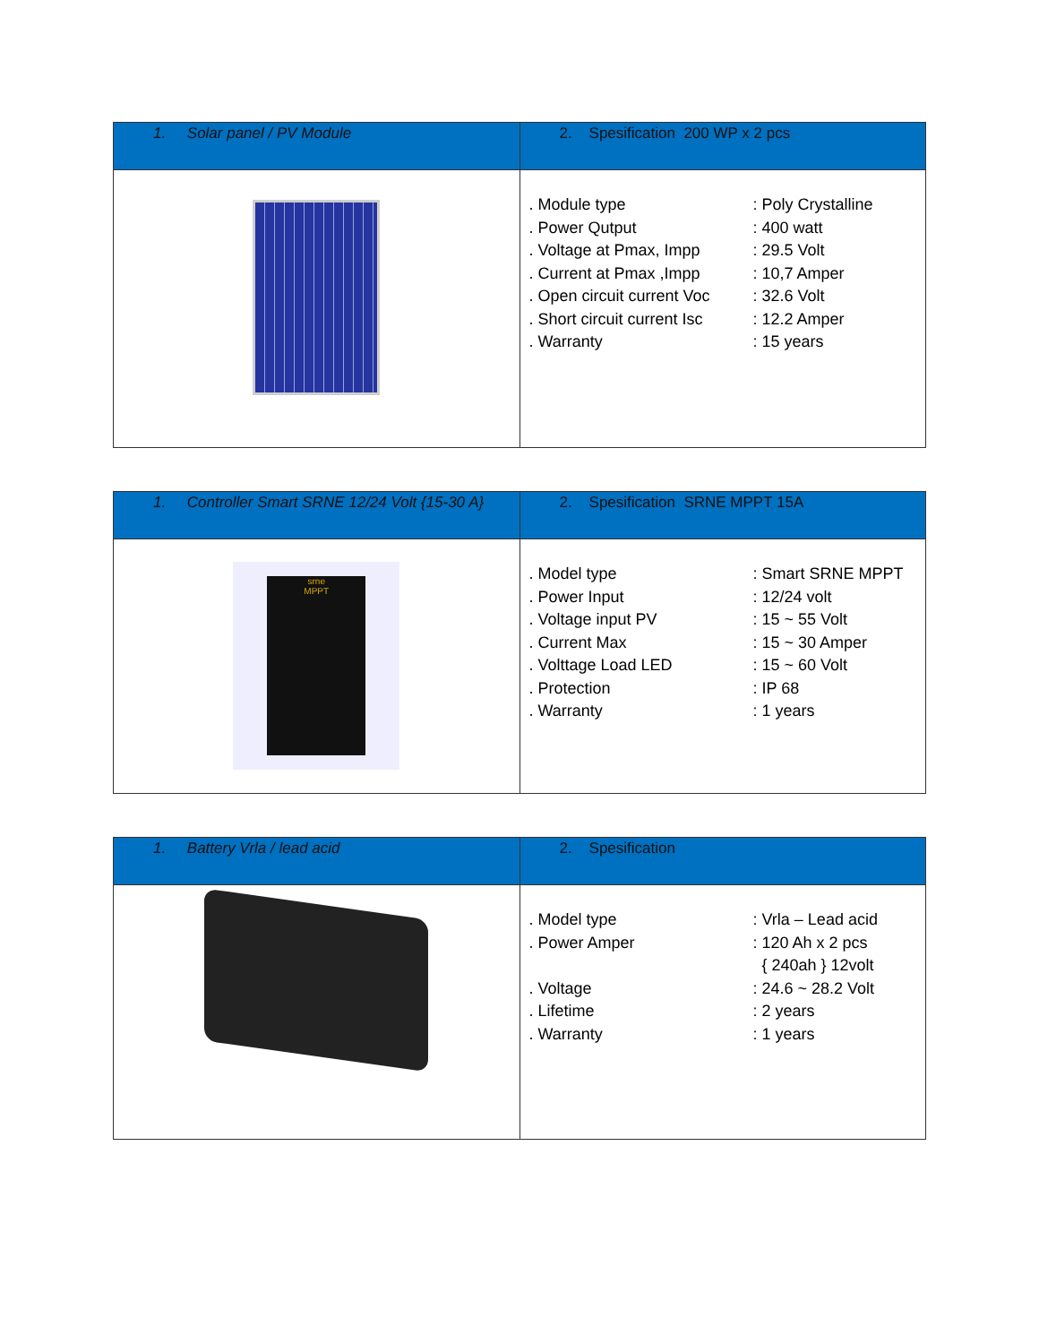| 1. Solar panel / PV Module | 2. Spesification 200 WP x 2 pcs |
| | / . Module type / : Poly Crystalline / / . Power Qutput / : 400 watt / / . Voltage at Pmax, Impp / : 29.5 Volt / / . Current at Pmax ,Impp / : 10,7 Amper / / . Open circuit current Voc / : 32.6 Volt / / . Short circuit current Isc / : 12.2 Amper / / . Warranty / : 15 years / |
| 1. Controller Smart SRNE 12/24 Volt {15-30 A} | 2. Spesification SRNE MPPT 15A |
| srne MPPT | / . Model type / : Smart SRNE MPPT / / . Power Input / : 12/24 volt / / . Voltage input PV / : 15 ~ 55 Volt / / . Current Max / : 15 ~ 30 Amper / / . Volttage Load LED / : 15 ~ 60 Volt / / . Protection / : IP 68 / / . Warranty / : 1 years / |
| 1. Battery Vrla / lead acid | 2. Spesification |
| | / . Model type / : Vrla – Lead acid / / . Power Amper / : 120 Ah x 2 pcs / / / { 240ah } 12volt / / . Voltage / : 24.6 ~ 28.2 Volt / / . Lifetime / : 2 years / / . Warranty / : 1 years / |